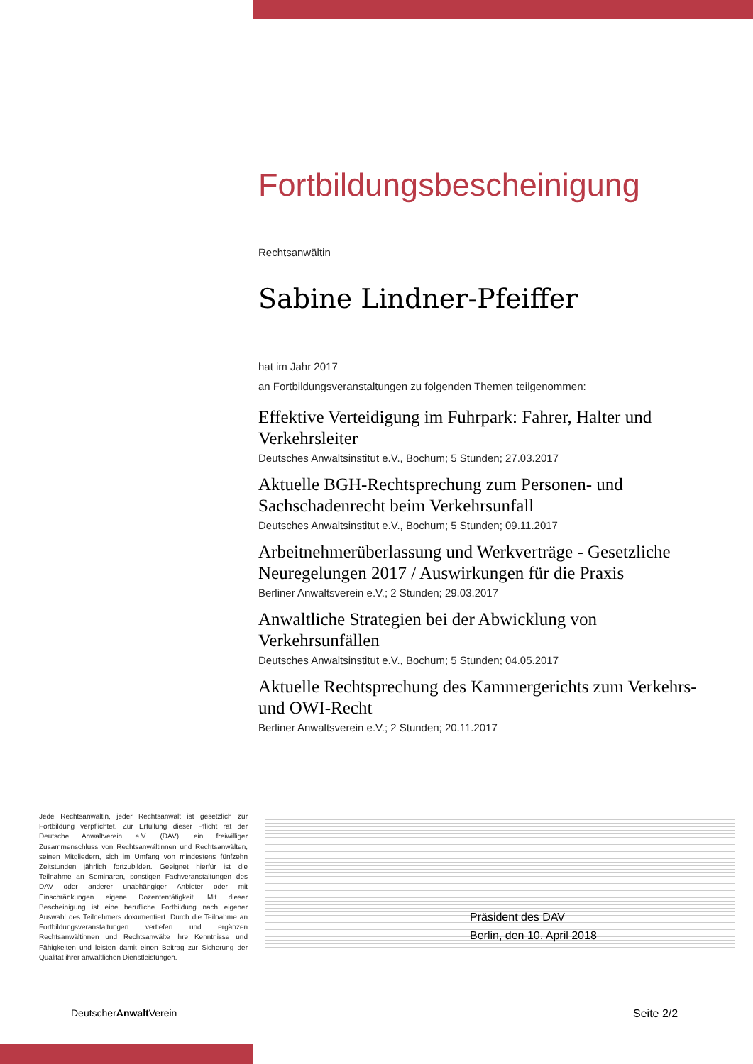Fortbildungsbescheinigung
Rechtsanwältin
Sabine Lindner-Pfeiffer
hat im Jahr 2017
an Fortbildungsveranstaltungen zu folgenden Themen teilgenommen:
Effektive Verteidigung im Fuhrpark: Fahrer, Halter und Verkehrsleiter
Deutsches Anwaltsinstitut e.V., Bochum; 5 Stunden; 27.03.2017
Aktuelle BGH-Rechtsprechung zum Personen- und Sachschadenrecht beim Verkehrsunfall
Deutsches Anwaltsinstitut e.V., Bochum; 5 Stunden; 09.11.2017
Arbeitnehmerüberlassung und Werkverträge - Gesetzliche Neuregelungen 2017 / Auswirkungen für die Praxis
Berliner Anwaltsverein e.V.; 2 Stunden; 29.03.2017
Anwaltliche Strategien bei der Abwicklung von Verkehrsunfällen
Deutsches Anwaltsinstitut e.V., Bochum; 5 Stunden; 04.05.2017
Aktuelle Rechtsprechung des Kammergerichts zum Verkehrs- und OWI-Recht
Berliner Anwaltsverein e.V.; 2 Stunden; 20.11.2017
Jede Rechtsanwältin, jeder Rechtsanwalt ist gesetzlich zur Fortbildung verpflichtet. Zur Erfüllung dieser Pflicht rät der Deutsche Anwaltverein e.V. (DAV), ein freiwilliger Zusammenschluss von Rechtsanwältinnen und Rechtsanwälten, seinen Mitgliedern, sich im Umfang von mindestens fünfzehn Zeitstunden jährlich fortzubilden. Geeignet hierfür ist die Teilnahme an Seminaren, sonstigen Fachveranstaltungen des DAV oder anderer unabhängiger Anbieter oder mit Einschränkungen eigene Dozententätigkeit. Mit dieser Bescheinigung ist eine berufliche Fortbildung nach eigener Auswahl des Teilnehmers dokumentiert. Durch die Teilnahme an Fortbildungsveranstaltungen vertiefen und ergänzen Rechtsanwältinnen und Rechtsanwälte ihre Kenntnisse und Fähigkeiten und leisten damit einen Beitrag zur Sicherung der Qualität ihrer anwaltlichen Dienstleistungen.
Präsident des DAV
Berlin, den 10. April 2018
DeutscherAnwalt Verein Seite 2/2